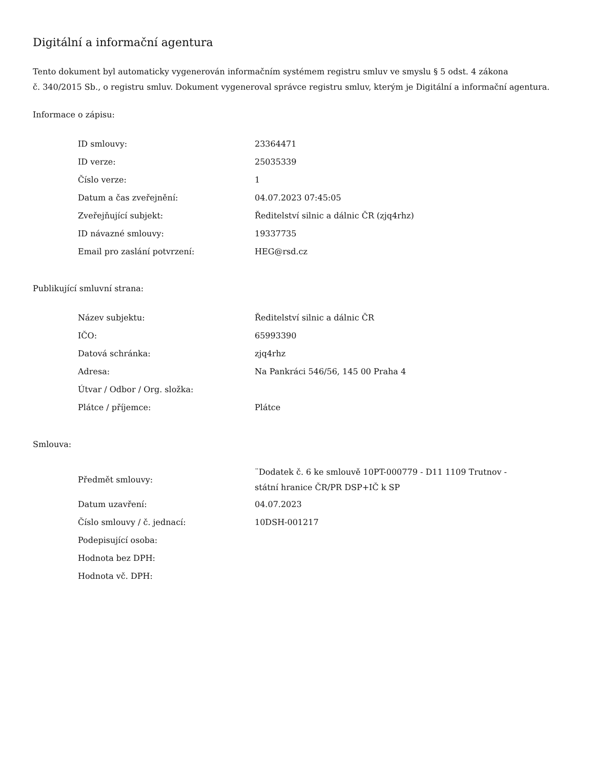Digitální a informační agentura
Tento dokument byl automaticky vygenerován informačním systémem registru smluv ve smyslu § 5 odst. 4 zákona
č. 340/2015 Sb., o registru smluv. Dokument vygeneroval správce registru smluv, kterým je Digitální a informační agentura.
Informace o zápisu:
| ID smlouvy: | 23364471 |
| ID verze: | 25035339 |
| Číslo verze: | 1 |
| Datum a čas zveřejnění: | 04.07.2023 07:45:05 |
| Zveřejňující subjekt: | Ředitelství silnic a dálnic ČR (zjq4rhz) |
| ID návazné smlouvy: | 19337735 |
| Email pro zaslání potvrzení: | HEG@rsd.cz |
Publikující smluvní strana:
| Název subjektu: | Ředitelství silnic a dálnic ČR |
| IČO: | 65993390 |
| Datová schránka: | zjq4rhz |
| Adresa: | Na Pankráci 546/56, 145 00 Praha 4 |
| Útvar / Odbor / Org. složka: | |
| Plátce / příjemce: | Plátce |
Smlouva:
| Předmět smlouvy: | ¨Dodatek č. 6 ke smlouvě 10PT-000779 - D11 1109 Trutnov - státní hranice ČR/PR DSP+IČ k SP |
| Datum uzavření: | 04.07.2023 |
| Číslo smlouvy / č. jednací: | 10DSH-001217 |
| Podepisující osoba: | |
| Hodnota bez DPH: | |
| Hodnota vč. DPH: | |